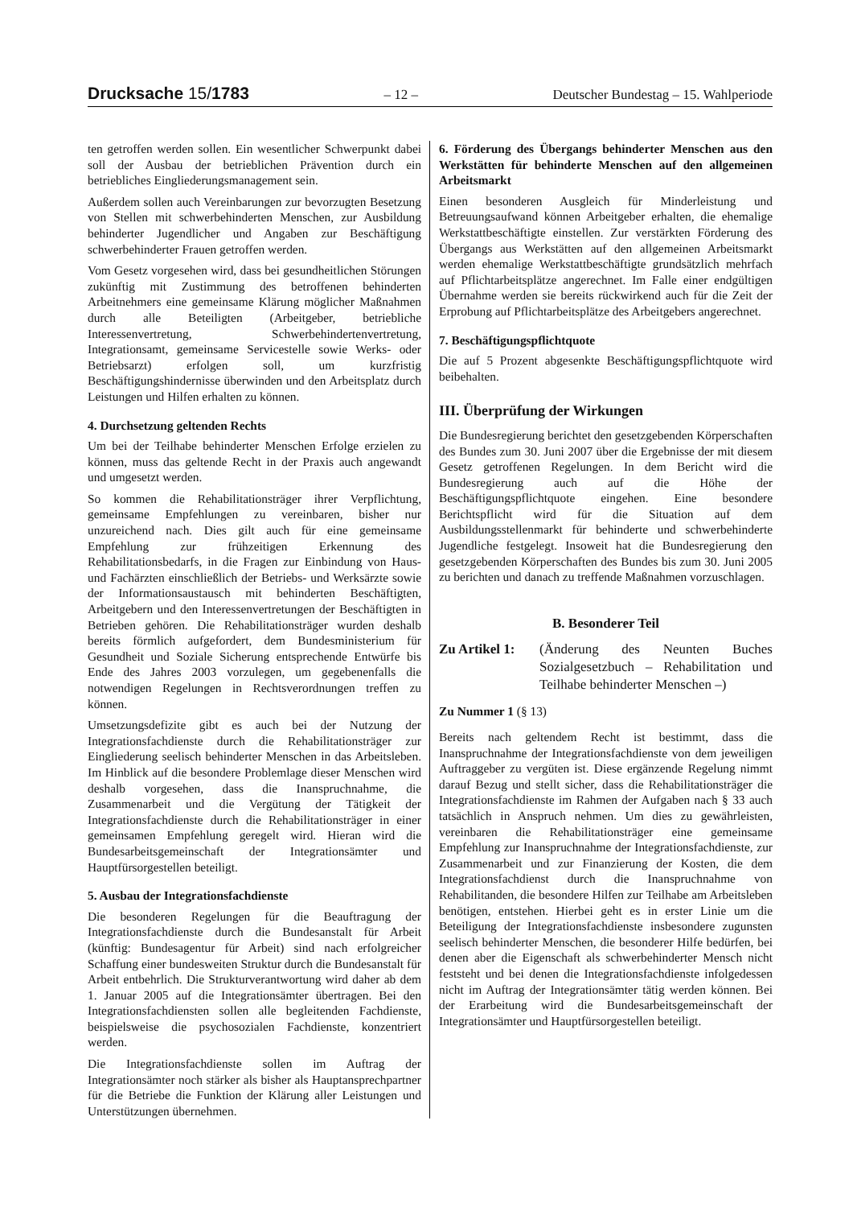Drucksache 15/1783
– 12 – Deutscher Bundestag – 15. Wahlperiode
ten getroffen werden sollen. Ein wesentlicher Schwerpunkt dabei soll der Ausbau der betrieblichen Prävention durch ein betriebliches Eingliederungsmanagement sein.
Außerdem sollen auch Vereinbarungen zur bevorzugten Besetzung von Stellen mit schwerbehinderten Menschen, zur Ausbildung behinderter Jugendlicher und Angaben zur Beschäftigung schwerbehinderter Frauen getroffen werden.
Vom Gesetz vorgesehen wird, dass bei gesundheitlichen Störungen zukünftig mit Zustimmung des betroffenen behinderten Arbeitnehmers eine gemeinsame Klärung möglicher Maßnahmen durch alle Beteiligten (Arbeitgeber, betriebliche Interessenvertretung, Schwerbehindertenvertretung, Integrationsamt, gemeinsame Servicestelle sowie Werks- oder Betriebsarzt) erfolgen soll, um kurzfristig Beschäftigungshindernisse überwinden und den Arbeitsplatz durch Leistungen und Hilfen erhalten zu können.
4. Durchsetzung geltenden Rechts
Um bei der Teilhabe behinderter Menschen Erfolge erzielen zu können, muss das geltende Recht in der Praxis auch angewandt und umgesetzt werden.
So kommen die Rehabilitationsträger ihrer Verpflichtung, gemeinsame Empfehlungen zu vereinbaren, bisher nur unzureichend nach. Dies gilt auch für eine gemeinsame Empfehlung zur frühzeitigen Erkennung des Rehabilitationsbedarfs, in die Fragen zur Einbindung von Haus- und Fachärzten einschließlich der Betriebs- und Werksärzte sowie der Informationsaustausch mit behinderten Beschäftigten, Arbeitgebern und den Interessenvertretungen der Beschäftigten in Betrieben gehören. Die Rehabilitationsträger wurden deshalb bereits förmlich aufgefordert, dem Bundesministerium für Gesundheit und Soziale Sicherung entsprechende Entwürfe bis Ende des Jahres 2003 vorzulegen, um gegebenenfalls die notwendigen Regelungen in Rechtsverordnungen treffen zu können.
Umsetzungsdefizite gibt es auch bei der Nutzung der Integrationsfachdienste durch die Rehabilitationsträger zur Eingliederung seelisch behinderter Menschen in das Arbeitsleben. Im Hinblick auf die besondere Problemlage dieser Menschen wird deshalb vorgesehen, dass die Inanspruchnahme, die Zusammenarbeit und die Vergütung der Tätigkeit der Integrationsfachdienste durch die Rehabilitationsträger in einer gemeinsamen Empfehlung geregelt wird. Hieran wird die Bundesarbeitsgemeinschaft der Integrationsämter und Hauptfürsorgestellen beteiligt.
5. Ausbau der Integrationsfachdienste
Die besonderen Regelungen für die Beauftragung der Integrationsfachdienste durch die Bundesanstalt für Arbeit (künftig: Bundesagentur für Arbeit) sind nach erfolgreicher Schaffung einer bundesweiten Struktur durch die Bundesanstalt für Arbeit entbehrlich. Die Strukturverantwortung wird daher ab dem 1. Januar 2005 auf die Integrationsämter übertragen. Bei den Integrationsfachdiensten sollen alle begleitenden Fachdienste, beispielsweise die psychosozialen Fachdienste, konzentriert werden.
Die Integrationsfachdienste sollen im Auftrag der Integrationsämter noch stärker als bisher als Hauptansprechpartner für die Betriebe die Funktion der Klärung aller Leistungen und Unterstützungen übernehmen.
6. Förderung des Übergangs behinderter Menschen aus den Werkstätten für behinderte Menschen auf den allgemeinen Arbeitsmarkt
Einen besonderen Ausgleich für Minderleistung und Betreuungsaufwand können Arbeitgeber erhalten, die ehemalige Werkstattbeschäftigte einstellen. Zur verstärkten Förderung des Übergangs aus Werkstätten auf den allgemeinen Arbeitsmarkt werden ehemalige Werkstattbeschäftigte grundsätzlich mehrfach auf Pflichtarbeitsplätze angerechnet. Im Falle einer endgültigen Übernahme werden sie bereits rückwirkend auch für die Zeit der Erprobung auf Pflichtarbeitsplätze des Arbeitgebers angerechnet.
7. Beschäftigungspflichtquote
Die auf 5 Prozent abgesenkte Beschäftigungspflichtquote wird beibehalten.
III. Überprüfung der Wirkungen
Die Bundesregierung berichtet den gesetzgebenden Körperschaften des Bundes zum 30. Juni 2007 über die Ergebnisse der mit diesem Gesetz getroffenen Regelungen. In dem Bericht wird die Bundesregierung auch auf die Höhe der Beschäftigungspflichtquote eingehen. Eine besondere Berichtspflicht wird für die Situation auf dem Ausbildungsstellenmarkt für behinderte und schwerbehinderte Jugendliche festgelegt. Insoweit hat die Bundesregierung den gesetzgebenden Körperschaften des Bundes bis zum 30. Juni 2005 zu berichten und danach zu treffende Maßnahmen vorzuschlagen.
B. Besonderer Teil
Zu Artikel 1: (Änderung des Neunten Buches Sozialgesetzbuch – Rehabilitation und Teilhabe behinderter Menschen –)
Zu Nummer 1 (§ 13)
Bereits nach geltendem Recht ist bestimmt, dass die Inanspruchnahme der Integrationsfachdienste von dem jeweiligen Auftraggeber zu vergüten ist. Diese ergänzende Regelung nimmt darauf Bezug und stellt sicher, dass die Rehabilitationsträger die Integrationsfachdienste im Rahmen der Aufgaben nach § 33 auch tatsächlich in Anspruch nehmen. Um dies zu gewährleisten, vereinbaren die Rehabilitationsträger eine gemeinsame Empfehlung zur Inanspruchnahme der Integrationsfachdienste, zur Zusammenarbeit und zur Finanzierung der Kosten, die dem Integrationsfachdienst durch die Inanspruchnahme von Rehabilitanden, die besondere Hilfen zur Teilhabe am Arbeitsleben benötigen, entstehen. Hierbei geht es in erster Linie um die Beteiligung der Integrationsfachdienste insbesondere zugunsten seelisch behinderter Menschen, die besonderer Hilfe bedürfen, bei denen aber die Eigenschaft als schwerbehinderter Mensch nicht feststeht und bei denen die Integrationsfachdienste infolgedessen nicht im Auftrag der Integrationsämter tätig werden können. Bei der Erarbeitung wird die Bundesarbeitsgemeinschaft der Integrationsämter und Hauptfürsorgestellen beteiligt.